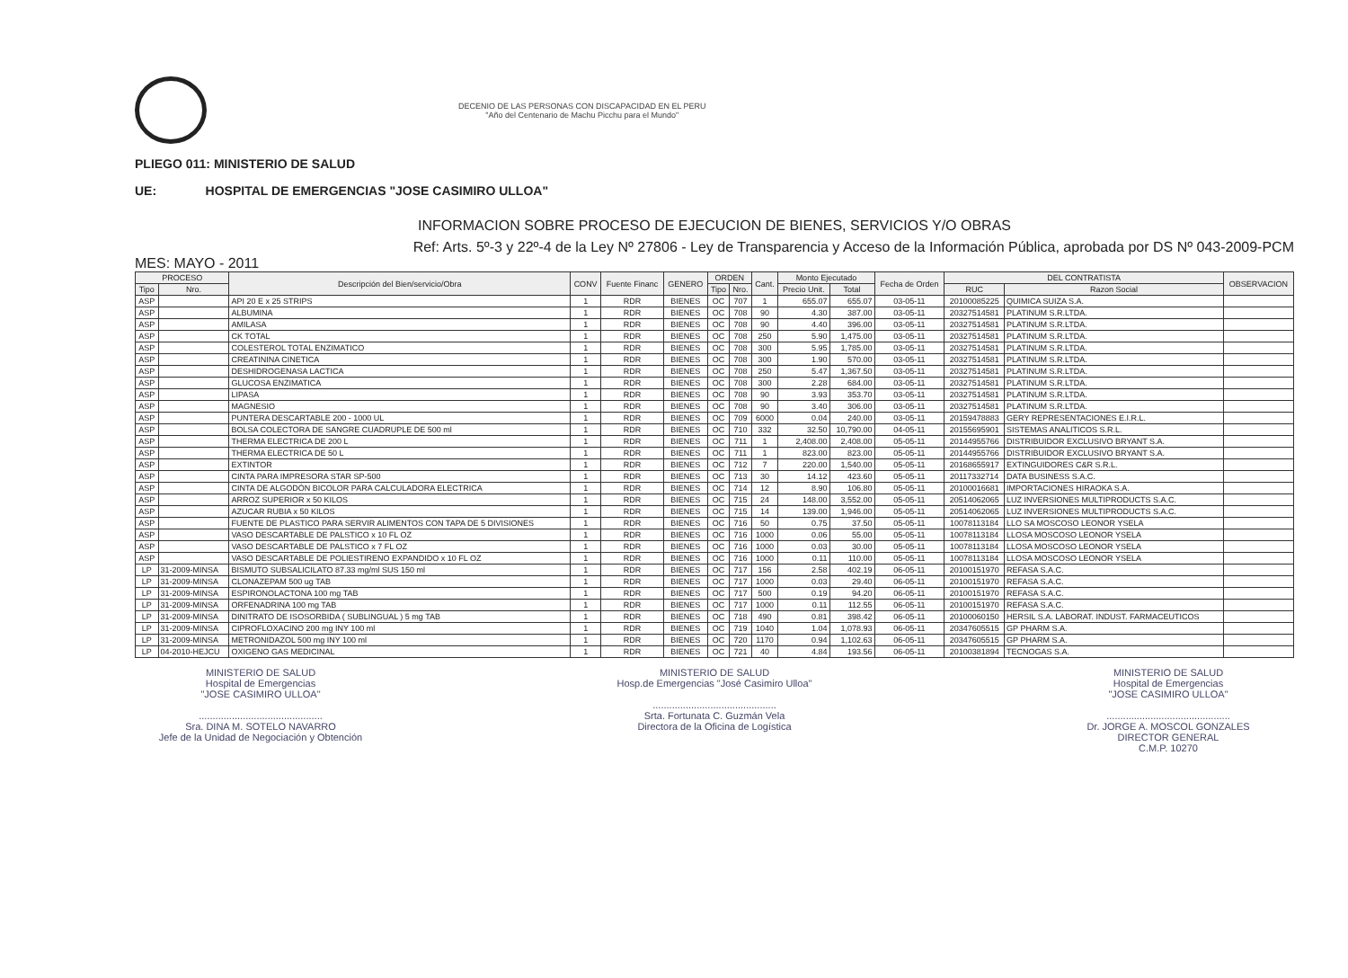DECENIO DE LAS PERSONAS CON DISCAPACIDAD EN EL PERU
"Año del Centenario de Machu Picchu para el Mundo"
PLIEGO 011: MINISTERIO DE SALUD
UE: HOSPITAL DE EMERGENCIAS "JOSE CASIMIRO ULLOA"
INFORMACION SOBRE PROCESO DE EJECUCION DE BIENES, SERVICIOS Y/O OBRAS
Ref: Arts. 5º-3 y 22º-4 de la Ley Nº 27806 - Ley de Transparencia y Acceso de la Información Pública, aprobada por DS Nº 043-2009-PCM
MES: MAYO - 2011
| PROCESO | | Descripción del Bien/servicio/Obra | CONV | Fuente Financ | GENERO | ORDEN | | Cant. | Monto Ejecutado | | Fecha de Orden | DEL CONTRATISTA | | OBSERVACION |
| --- | --- | --- | --- | --- | --- | --- | --- | --- | --- | --- | --- | --- | --- | --- |
| Tipo | Nro. | | | | | Tipo | Nro. | | Precio Unit. | Total | | RUC | Razon Social | |
| ASP | | API 20 E x 25 STRIPS | 1 | RDR | BIENES | OC | 707 | 1 | 655.07 | 655.07 | 03-05-11 | 20100085225 | QUIMICA SUIZA S.A. | |
| ASP | | ALBUMINA | 1 | RDR | BIENES | OC | 708 | 90 | 4.30 | 387.00 | 03-05-11 | 20327514581 | PLATINUM S.R.LTDA. | |
| ASP | | AMILASA | 1 | RDR | BIENES | OC | 708 | 90 | 4.40 | 396.00 | 03-05-11 | 20327514581 | PLATINUM S.R.LTDA. | |
| ASP | | CK TOTAL | 1 | RDR | BIENES | OC | 708 | 250 | 5.90 | 1,475.00 | 03-05-11 | 20327514581 | PLATINUM S.R.LTDA. | |
| ASP | | COLESTEROL TOTAL ENZIMATICO | 1 | RDR | BIENES | OC | 708 | 300 | 5.95 | 1,785.00 | 03-05-11 | 20327514581 | PLATINUM S.R.LTDA. | |
| ASP | | CREATININA CINETICA | 1 | RDR | BIENES | OC | 708 | 300 | 1.90 | 570.00 | 03-05-11 | 20327514581 | PLATINUM S.R.LTDA. | |
| ASP | | DESHIDROGENASA LACTICA | 1 | RDR | BIENES | OC | 708 | 250 | 5.47 | 1,367.50 | 03-05-11 | 20327514581 | PLATINUM S.R.LTDA. | |
| ASP | | GLUCOSA ENZIMATICA | 1 | RDR | BIENES | OC | 708 | 300 | 2.28 | 684.00 | 03-05-11 | 20327514581 | PLATINUM S.R.LTDA. | |
| ASP | | LIPASA | 1 | RDR | BIENES | OC | 708 | 90 | 3.93 | 353.70 | 03-05-11 | 20327514581 | PLATINUM S.R.LTDA. | |
| ASP | | MAGNESIO | 1 | RDR | BIENES | OC | 708 | 90 | 3.40 | 306.00 | 03-05-11 | 20327514581 | PLATINUM S.R.LTDA. | |
| ASP | | PUNTERA DESCARTABLE 200 - 1000 UL | 1 | RDR | BIENES | OC | 709 | 6000 | 0.04 | 240.00 | 03-05-11 | 20159478883 | GERY REPRESENTACIONES E.I.R.L. | |
| ASP | | BOLSA COLECTORA DE SANGRE CUADRUPLE DE 500 ml | 1 | RDR | BIENES | OC | 710 | 332 | 32.50 | 10,790.00 | 04-05-11 | 20155695901 | SISTEMAS ANALITICOS S.R.L. | |
| ASP | | THERMA ELECTRICA DE 200 L | 1 | RDR | BIENES | OC | 711 | 1 | 2,408.00 | 2,408.00 | 05-05-11 | 20144955766 | DISTRIBUIDOR EXCLUSIVO BRYANT S.A. | |
| ASP | | THERMA ELECTRICA DE 50 L | 1 | RDR | BIENES | OC | 711 | 1 | 823.00 | 823.00 | 05-05-11 | 20144955766 | DISTRIBUIDOR EXCLUSIVO BRYANT S.A. | |
| ASP | | EXTINTOR | 1 | RDR | BIENES | OC | 712 | 7 | 220.00 | 1,540.00 | 05-05-11 | 20168655917 | EXTINGUIDORES C&R S.R.L. | |
| ASP | | CINTA PARA IMPRESORA STAR SP-500 | 1 | RDR | BIENES | OC | 713 | 30 | 14.12 | 423.60 | 05-05-11 | 20117332714 | DATA BUSINESS S.A.C. | |
| ASP | | CINTA DE ALGODÓN BICOLOR PARA CALCULADORA ELECTRICA | 1 | RDR | BIENES | OC | 714 | 12 | 8.90 | 106.80 | 05-05-11 | 20100016681 | IMPORTACIONES HIRAOKA S.A. | |
| ASP | | ARROZ SUPERIOR x 50 KILOS | 1 | RDR | BIENES | OC | 715 | 24 | 148.00 | 3,552.00 | 05-05-11 | 20514062065 | LUZ INVERSIONES MULTIPRODUCTS S.A.C. | |
| ASP | | AZUCAR RUBIA x 50 KILOS | 1 | RDR | BIENES | OC | 715 | 14 | 139.00 | 1,946.00 | 05-05-11 | 20514062065 | LUZ INVERSIONES MULTIPRODUCTS S.A.C. | |
| ASP | | FUENTE DE PLASTICO PARA SERVIR ALIMENTOS CON TAPA DE 5 DIVISIONES | 1 | RDR | BIENES | OC | 716 | 50 | 0.75 | 37.50 | 05-05-11 | 10078113184 | LLO SA MOSCOSO LEONOR YSELA | |
| ASP | | VASO DESCARTABLE DE PALSTICO x 10 FL OZ | 1 | RDR | BIENES | OC | 716 | 1000 | 0.06 | 55.00 | 05-05-11 | 10078113184 | LLOSA MOSCOSO LEONOR YSELA | |
| ASP | | VASO DESCARTABLE DE PALSTICO x 7 FL OZ | 1 | RDR | BIENES | OC | 716 | 1000 | 0.03 | 30.00 | 05-05-11 | 10078113184 | LLOSA MOSCOSO LEONOR YSELA | |
| ASP | | VASO DESCARTABLE DE POLIESTIRENO EXPANDIDO x 10 FL OZ | 1 | RDR | BIENES | OC | 716 | 1000 | 0.11 | 110.00 | 05-05-11 | 10078113184 | LLOSA MOSCOSO LEONOR YSELA | |
| LP | 31-2009-MINSA | BISMUTO SUBSALICILATO 87.33 mg/ml SUS 150 ml | 1 | RDR | BIENES | OC | 717 | 156 | 2.58 | 402.19 | 06-05-11 | 20100151970 | REFASA S.A.C. | |
| LP | 31-2009-MINSA | CLONAZEPAM 500 ug TAB | 1 | RDR | BIENES | OC | 717 | 1000 | 0.03 | 29.40 | 06-05-11 | 20100151970 | REFASA S.A.C. | |
| LP | 31-2009-MINSA | ESPIRONOLACTONA 100 mg TAB | 1 | RDR | BIENES | OC | 717 | 500 | 0.19 | 94.20 | 06-05-11 | 20100151970 | REFASA S.A.C. | |
| LP | 31-2009-MINSA | ORFENADRINA 100 mg TAB | 1 | RDR | BIENES | OC | 717 | 1000 | 0.11 | 112.55 | 06-05-11 | 20100151970 | REFASA S.A.C. | |
| LP | 31-2009-MINSA | DINITRATO DE ISOSORBIDA ( SUBLINGUAL ) 5 mg TAB | 1 | RDR | BIENES | OC | 718 | 490 | 0.81 | 398.42 | 06-05-11 | 20100060150 | HERSIL S.A. LABORAT. INDUST. FARMACEUTICOS | |
| LP | 31-2009-MINSA | CIPROFLOXACINO 200 mg INY 100 ml | 1 | RDR | BIENES | OC | 719 | 1040 | 1.04 | 1,078.93 | 06-05-11 | 20347605515 | GP PHARM S.A. | |
| LP | 31-2009-MINSA | METRONIDAZOL 500 mg INY 100 ml | 1 | RDR | BIENES | OC | 720 | 1170 | 0.94 | 1,102.63 | 06-05-11 | 20347605515 | GP PHARM S.A. | |
| LP | 04-2010-HEJCU | OXIGENO GAS MEDICINAL | 1 | RDR | BIENES | OC | 721 | 40 | 4.84 | 193.56 | 06-05-11 | 20100381894 | TECNOGAS S.A. | |
MINISTERIO DE SALUD
Hospital de Emergencias
"JOSE CASIMIRO ULLOA"
.............................................
Sra. DINA M. SOTELO NAVARRO
Jefe de la Unidad de Negociación y Obtención
MINISTERIO DE SALUD
Hosp.de Emergencias "José Casimiro Ulloa"
.............................................
Srta. Fortunata C. Guzmán Vela
Directora de la Oficina de Logística
MINISTERIO DE SALUD
Hospital de Emergencias
"JOSE CASIMIRO ULLOA"
.............................................
Dr. JORGE A. MOSCOL GONZALES
DIRECTOR GENERAL
C.M.P. 10270